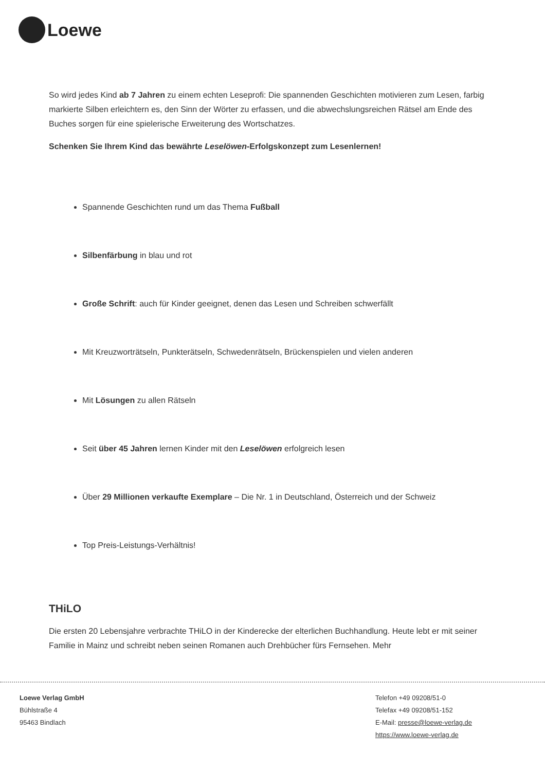Loewe
So wird jedes Kind ab 7 Jahren zu einem echten Leseprofi: Die spannenden Geschichten motivieren zum Lesen, farbig markierte Silben erleichtern es, den Sinn der Wörter zu erfassen, und die abwechslungsreichen Rätsel am Ende des Buches sorgen für eine spielerische Erweiterung des Wortschatzes.
Schenken Sie Ihrem Kind das bewährte Leselöwen-Erfolgskonzept zum Lesenlernen!
Spannende Geschichten rund um das Thema Fußball
Silbenfärbung in blau und rot
Große Schrift: auch für Kinder geeignet, denen das Lesen und Schreiben schwerfällt
Mit Kreuzworträtseln, Punkterätseln, Schwedenrätseln, Brückenspielen und vielen anderen
Mit Lösungen zu allen Rätseln
Seit über 45 Jahren lernen Kinder mit den Leselöwen erfolgreich lesen
Über 29 Millionen verkaufte Exemplare – Die Nr. 1 in Deutschland, Österreich und der Schweiz
Top Preis-Leistungs-Verhältnis!
THiLO
Die ersten 20 Lebensjahre verbrachte THiLO in der Kinderecke der elterlichen Buchhandlung. Heute lebt er mit seiner Familie in Mainz und schreibt neben seinen Romanen auch Drehbücher fürs Fernsehen. Mehr
Loewe Verlag GmbH
Bühlstraße 4
95463 Bindlach
Telefon +49 09208/51-0
Telefax +49 09208/51-152
E-Mail: presse@loewe-verlag.de
https://www.loewe-verlag.de